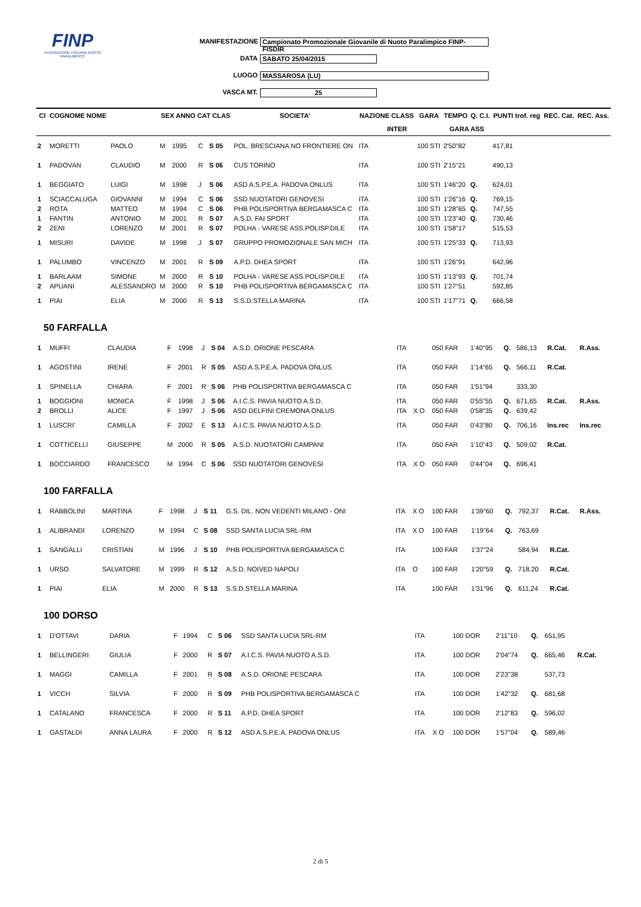FINP
FEDERAZIONE ITALIANA NUOTO PARALIMPICO
MANIFESTAZIONE Campionato Promozionale Giovanile di Nuoto Paralimpico FINP-FISDIR
DATA SABATO 25/04/2015
LUOGO MASSAROSA (LU)
VASCA MT. 25
| Cl | COGNOME NOME | | SEX ANNO CAT CLAS | | | | SOCIETA' | NAZIONE CLASS | | GARA | TEMPO | Q. C.I. | PUNTI trof. reg | REC. Cat. | REC. Ass. |
| --- | --- | --- | --- | --- | --- | --- | --- | --- | --- | --- | --- | --- | --- | --- | --- |
| | | | | | | | | | INTER | | GARA ASS | | | | |
| 2 | MORETTI | PAOLO | M | 1995 | C | S 05 | POL. BRESCIANA NO FRONTIERE ON | ITA | | 100 STI | 2'50"82 | | 417,81 | | |
| 1 | PADOVAN | CLAUDIO | M | 2000 | R | S 06 | CUS TORINO | ITA | | 100 STI | 2'15"21 | | 490,13 | | |
| 1 | BEGGIATO | LUIGI | M | 1998 | J | S 06 | ASD A.S.P.E.A. PADOVA ONLUS | ITA | | 100 STI | 1'46"20 | Q. | 624,01 | | |
| 1 | SCIACCALUGA | GIOVANNI | M | 1994 | C | S 06 | SSD NUOTATORI GENOVESI | ITA | | 100 STI | 1'26"16 | Q. | 769,15 | | |
| 2 | ROTA | MATTEO | M | 1994 | C | S 06 | PHB POLISPORTIVA BERGAMASCA C | ITA | | 100 STI | 1'28"65 | Q. | 747,55 | | |
| 1 | FANTIN | ANTONIO | M | 2001 | R | S 07 | A.S.D. FAI SPORT | ITA | | 100 STI | 1'23"40 | Q. | 730,46 | | |
| 2 | ZENI | LORENZO | M | 2001 | R | S 07 | POLHA - VARESE ASS.POLISP.DILE | ITA | | 100 STI | 1'58"17 | | 515,53 | | |
| 1 | MISURI | DAVIDE | M | 1998 | J | S 07 | GRUPPO PROMOZIONALE SAN MICH | ITA | | 100 STI | 1'25"33 | Q. | 713,93 | | |
| 1 | PALUMBO | VINCENZO | M | 2001 | R | S 09 | A.P.D. DHEA SPORT | ITA | | 100 STI | 1'26"91 | | 642,96 | | |
| 1 | BARLAAM | SIMONE | M | 2000 | R | S 10 | POLHA - VARESE ASS.POLISP.DILE | ITA | | 100 STI | 1'13"93 | Q. | 701,74 | | |
| 2 | APUANI | ALESSANDRO | M | 2000 | R | S 10 | PHB POLISPORTIVA BERGAMASCA C | ITA | | 100 STI | 1'27"51 | | 592,85 | | |
| 1 | PIAI | ELIA | M | 2000 | R | S 13 | S.S.D.STELLA MARINA | ITA | | 100 STI | 1'17"71 | Q. | 666,58 | | |
50 FARFALLA
| 1 | MUFFI | CLAUDIA | F | 1998 | J | S 04 | A.S.D. ORIONE PESCARA | ITA | | 050 FAR | 1'40"95 | Q. | 586,13 | R.Cat. | R.Ass. |
| 1 | AGOSTINI | IRENE | F | 2001 | R | S 05 | ASD A.S.P.E.A. PADOVA ONLUS | ITA | | 050 FAR | 1'14"65 | Q. | 566,11 | R.Cat. | |
| 1 | SPINELLA | CHIARA | F | 2001 | R | S 06 | PHB POLISPORTIVA BERGAMASCA C | ITA | | 050 FAR | 1'51"94 | | 333,30 | | |
| 1 | BOGGIONI | MONICA | F | 1998 | J | S 06 | A.I.C.S. PAVIA NUOTO A.S.D. | ITA | | 050 FAR | 0'55"55 | Q. | 671,65 | R.Cat. | R.Ass. |
| 2 | BROLLI | ALICE | F | 1997 | J | S 06 | ASD DELFINI CREMONA ONLUS | ITA | X O | 050 FAR | 0'58"35 | Q. | 639,42 | | |
| 1 | LUSCRI' | CAMILLA | F | 2002 | E | S 13 | A.I.C.S. PAVIA NUOTO A.S.D. | ITA | | 050 FAR | 0'43"80 | Q. | 706,16 | Ins.rec | Ins.rec |
| 1 | COTTICELLI | GIUSEPPE | M | 2000 | R | S 05 | A.S.D. NUOTATORI CAMPANI | ITA | | 050 FAR | 1'10"43 | Q. | 509,02 | R.Cat. | |
| 1 | BOCCIARDO | FRANCESCO | M | 1994 | C | S 06 | SSD NUOTATORI GENOVESI | ITA | X O | 050 FAR | 0'44"04 | Q. | 696,41 | | |
100 FARFALLA
| 1 | RABBOLINI | MARTINA | F | 1998 | J | S 11 | G.S. DIL. NON VEDENTI MILANO - ONI | ITA | X O | 100 FAR | 1'39"60 | Q. | 792,37 | R.Cat. | R.Ass. |
| 1 | ALIBRANDI | LORENZO | M | 1994 | C | S 08 | SSD SANTA LUCIA SRL-RM | ITA | X O | 100 FAR | 1'19"64 | Q. | 763,69 | | |
| 1 | SANGALLI | CRISTIAN | M | 1996 | J | S 10 | PHB POLISPORTIVA BERGAMASCA C | ITA | | 100 FAR | 1'37"24 | | 584,94 | R.Cat. | |
| 1 | URSO | SALVATORE | M | 1999 | R | S 12 | A.S.D. NOIVED NAPOLI | ITA | O | 100 FAR | 1'20"59 | Q. | 718,20 | R.Cat. | |
| 1 | PIAI | ELIA | M | 2000 | R | S 13 | S.S.D.STELLA MARINA | ITA | | 100 FAR | 1'31"96 | Q. | 611,24 | R.Cat. | |
100 DORSO
| 1 | D'OTTAVI | DARIA | F | 1994 | C | S 06 | SSD SANTA LUCIA SRL-RM | ITA | | 100 DOR | 2'11"10 | Q. | 651,95 | | |
| 1 | BELLINGERI | GIULIA | F | 2000 | R | S 07 | A.I.C.S. PAVIA NUOTO A.S.D. | ITA | | 100 DOR | 2'04"74 | Q. | 665,46 | R.Cat. | |
| 1 | MAGGI | CAMILLA | F | 2001 | R | S 08 | A.S.D. ORIONE PESCARA | ITA | | 100 DOR | 2'23"38 | | 537,73 | | |
| 1 | VICCH | SILVIA | F | 2000 | R | S 09 | PHB POLISPORTIVA BERGAMASCA C | ITA | | 100 DOR | 1'42"32 | Q. | 681,68 | | |
| 1 | CATALANO | FRANCESCA | F | 2000 | R | S 11 | A.P.D. DHEA SPORT | ITA | | 100 DOR | 2'12"83 | Q. | 596,02 | | |
| 1 | GASTALDI | ANNA LAURA | F | 2000 | R | S 12 | ASD A.S.P.E.A. PADOVA ONLUS | ITA | X O | 100 DOR | 1'57"04 | Q. | 589,46 | | |
2 di 5